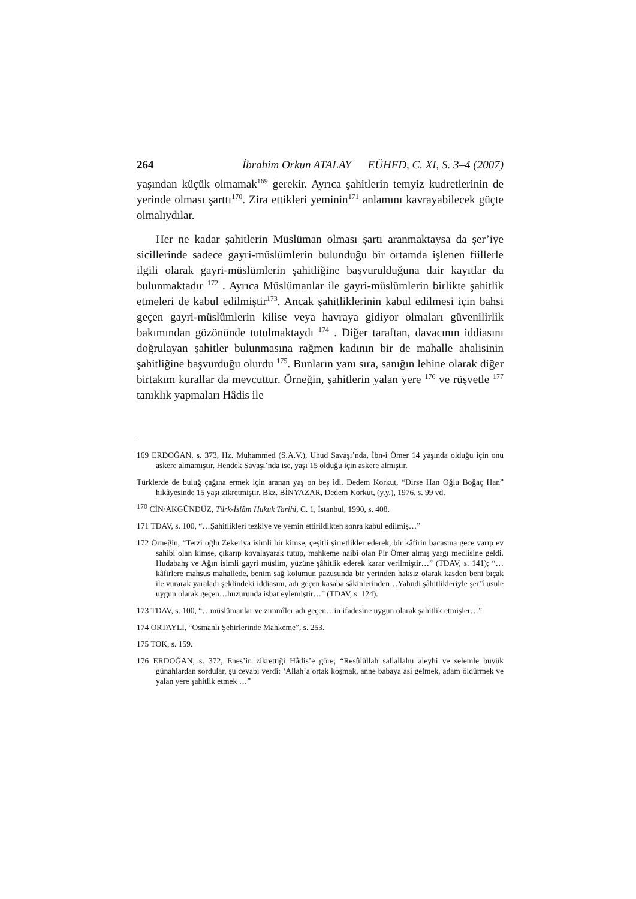264 İbrahim Orkun ATALAY EÜHFD, C. XI, S. 3–4 (2007)
yaşından küçük olmamak<sup>169</sup> gerekir. Ayrıca şahitlerin temyiz kudretlerinin de yerinde olması şarttı<sup>170</sup>. Zira ettikleri yeminin<sup>171</sup> anlamını kavrayabilecek güçte olmalıydılar.
Her ne kadar şahitlerin Müslüman olması şartı aranmaktaysa da şer’iye sicillerinde sadece gayri-müslümlerin bulunduğu bir ortamda işlenen fiillerle ilgili olarak gayri-müslümlerin şahitliğine başvurulduğuna dair kayıtlar da bulunmaktadır <sup>172</sup> . Ayrıca Müslümanlar ile gayri-müslümlerin birlikte şahitlik etmeleri de kabul edilmiştir<sup>173</sup>. Ancak şahitliklerinin kabul edilmesi için bahsi geçen gayri-müslümlerin kilise veya havraya gidiyor olmaları güvenilirlik bakımından gözönünde tutulmaktaydı <sup>174</sup> . Diğer taraftan, davacının iddiasını doğrulayan şahitler bulunmasına rağmen kadının bir de mahalle ahalisinin şahitliğine başvurduğu olurdu <sup>175</sup>. Bunların yanı sıra, sanığın lehine olarak diğer birtakım kurallar da mevcuttur. Örneğin, şahitlerin yalan yere <sup>176</sup> ve rüşvetle <sup>177</sup> tanıklık yapmaları Hâdis ile
169 ERDOĞAN, s. 373, Hz. Muhammed (S.A.V.), Uhud Savaşı’nda, İbn-i Ömer 14 yaşında olduğu için onu askere almamıştır. Hendek Savaşı’nda ise, yaşı 15 olduğu için askere almıştır.
Türklerde de buluğ çağına ermek için aranan yaş on beş idi. Dedem Korkut, “Dirse Han Oğlu Boğaç Han” hikâyesinde 15 yaşı zikretmiştir. Bkz. BİNYAZAR, Dedem Korkut, (y.y.), 1976, s. 99 vd.
<sup>170</sup> CİN/AKGÜNDÜZ, Türk-İslâm Hukuk Tarihi, C. 1, İstanbul, 1990, s. 408.
171 TDAV, s. 100, “…Şahitlikleri tezkiye ve yemin ettirildikten sonra kabul edilmiş…”
172 Örneğin, “Terzi oğlu Zekeriya isimli bir kimse, çeşitli şirretlikler ederek, bir kâfirin bacasına gece varıp ev sahibi olan kimse, çıkarıp kovalayarak tutup, mahkeme naibi olan Pir Ömer almış yargı meclisine geldi. Hudabahş ve Ağın isimli gayri müslim, yüzüne şâhitlik ederek karar verilmiştir…” (TDAV, s. 141); “…kâfirlere mahsus mahallede, benim sağ kolumun pazusunda bir yerinden haksız olarak kasden beni bıçak ile vurarak yaraladı şeklindeki iddiasını, adı geçen kasaba sâkinlerinden…Yahudi şâhitlikleriyle şer’î usule uygun olarak geçen…huzurunda isbat eylemiştir…” (TDAV, s. 124).
173 TDAV, s. 100, “…müslümanlar ve zımmîler adı geçen…in ifadesine uygun olarak şahitlik etmişler…”
174 ORTAYLI, “Osmanlı Şehirlerinde Mahkeme”, s. 253.
175 TOK, s. 159.
176 ERDOĞAN, s. 372, Enes’in zikrettiği Hâdis’e göre; “Resûlüllah sallallahu aleyhi ve selemle büyük günahlardan sordular, şu cevabı verdi: ‘Allah’a ortak koşmak, anne babaya asi gelmek, adam öldürmek ve yalan yere şahitlik etmek …”